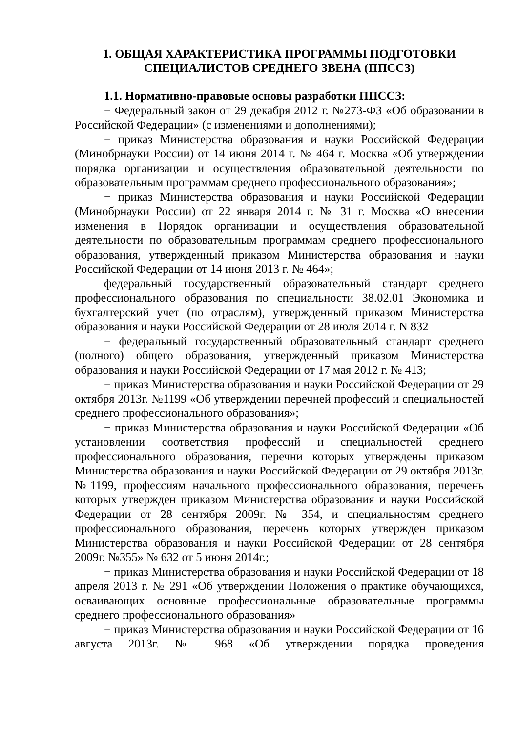1. ОБЩАЯ ХАРАКТЕРИСТИКА ПРОГРАММЫ ПОДГОТОВКИ СПЕЦИАЛИСТОВ СРЕДНЕГО ЗВЕНА (ППССЗ)
1.1. Нормативно-правовые основы разработки ППССЗ:
− Федеральный закон от 29 декабря 2012 г. №273-ФЗ «Об образовании в Российской Федерации» (с изменениями и дополнениями);
− приказ Министерства образования и науки Российской Федерации (Минобрнауки России) от 14 июня 2014 г. № 464 г. Москва «Об утверждении порядка организации и осуществления образовательной деятельности по образовательным программам среднего профессионального образования»;
− приказ Министерства образования и науки Российской Федерации (Минобрнауки России) от 22 января 2014 г. № 31 г. Москва «О внесении изменения в Порядок организации и осуществления образовательной деятельности по образовательным программам среднего профессионального образования, утвержденный приказом Министерства образования и науки Российской Федерации от 14 июня 2013 г. № 464»;
федеральный государственный образовательный стандарт среднего профессионального образования по специальности 38.02.01 Экономика и бухгалтерский учет (по отраслям), утвержденный приказом Министерства образования и науки Российской Федерации от 28 июля 2014 г. N 832
− федеральный государственный образовательный стандарт среднего (полного) общего образования, утвержденный приказом Министерства образования и науки Российской Федерации от 17 мая 2012 г. № 413;
− приказ Министерства образования и науки Российской Федерации от 29 октября 2013г. №1199 «Об утверждении перечней профессий и специальностей среднего профессионального образования»;
− приказ Министерства образования и науки Российской Федерации «Об установлении соответствия профессий и специальностей среднего профессионального образования, перечни которых утверждены приказом Министерства образования и науки Российской Федерации от 29 октября 2013г. №1199, профессиям начального профессионального образования, перечень которых утвержден приказом Министерства образования и науки Российской Федерации от 28 сентября 2009г. № 354, и специальностям среднего профессионального образования, перечень которых утвержден приказом Министерства образования и науки Российской Федерации от 28 сентября 2009г. №355» № 632 от 5 июня 2014г.;
− приказ Министерства образования и науки Российской Федерации от 18 апреля 2013 г. № 291 «Об утверждении Положения о практике обучающихся, осваивающих основные профессиональные образовательные программы среднего профессионального образования»
− приказ Министерства образования и науки Российской Федерации от 16 августа 2013г. № 968 «Об утверждении порядка проведения